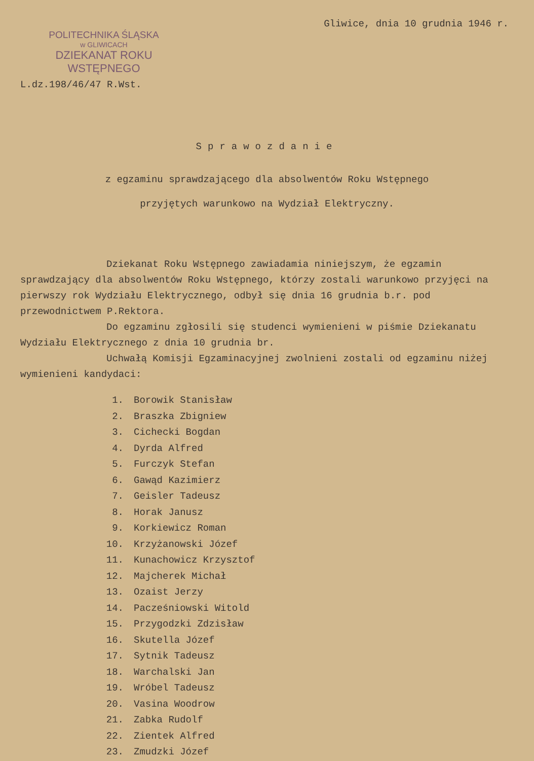POLITECHNIKA ŚLĄSKA
w GLIWICACH
DZIEKANAT ROKU WSTĘPNEGO
L.dz.198/46/47 R.Wst.
Gliwice, dnia 10 grudnia 1946 r.
Sprawozdanie
z egzaminu sprawdzającego dla absolwentów Roku Wstępnego
przyjętych warunkowo na Wydział Elektryczny.
Dziekanat Roku Wstępnego zawiadamia niniejszym, że egzamin sprawdzający dla absolwentów Roku Wstępnego, którzy zostali warunkowo przyjęci na pierwszy rok Wydziału Elektrycznego, odbył się dnia 16 grudnia b.r. pod przewodnictwem P.Rektora.
Do egzaminu zgłosili się studenci wymienieni w piśmie Dziekanatu Wydziału Elektrycznego z dnia 10 grudnia br.
Uchwałą Komisji Egzaminacyjnej zwolnieni zostali od egzaminu niżej wymienieni kandydaci:
1. Borowik Stanisław
2. Braszka Zbigniew
3. Cichecki Bogdan
4. Dyrda Alfred
5. Furczyk Stefan
6. Gawąd Kazimierz
7. Geisler Tadeusz
8. Horak Janusz
9. Korkiewicz Roman
10. Krzyżanowski Józef
11. Kunachowicz Krzysztof
12. Majcherek Michał
13. Ozaist Jerzy
14. Pacześniowski Witold
15. Przygodzki Zdzisław
16. Skutella Józef
17. Sytnik Tadeusz
18. Warchalski Jan
19. Wróbel Tadeusz
20. Vasina Woodrow
21. Zabka Rudolf
22. Zientek Alfred
23. Zmudzki Józef